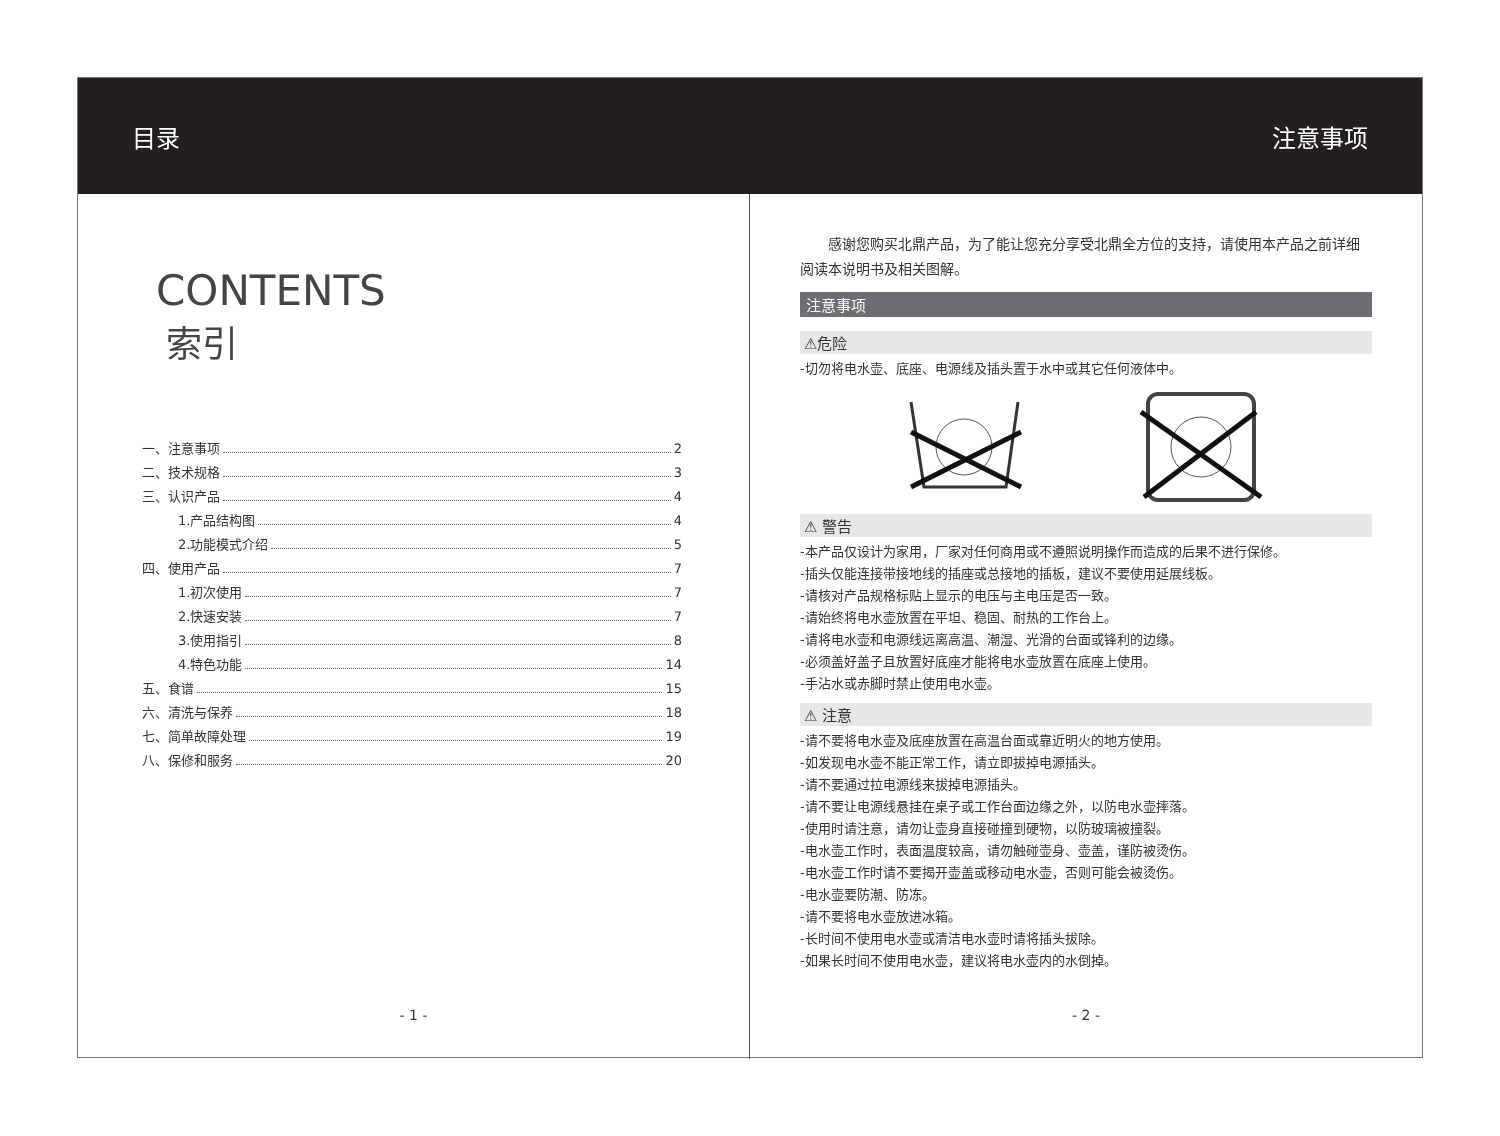目录 注意事项
CONTENTS
索引
一、注意事项 2
二、技术规格 3
三、认识产品 4
1.产品结构图 4
2.功能模式介绍 5
四、使用产品 7
1.初次使用 7
2.快速安装 7
3.使用指引 8
4.特色功能 14
五、食谱 15
六、清洗与保养 18
七、简单故障处理 19
八、保修和服务 20
- 1 -
感谢您购买北鼎产品，为了能让您充分享受北鼎全方位的支持，请使用本产品之前详细阅读本说明书及相关图解。
注意事项
⚠危险
-切勿将电水壶、底座、电源线及插头置于水中或其它任何液体中。
⚠ 警告
-本产品仅设计为家用，厂家对任何商用或不遵照说明操作而造成的后果不进行保修。
-插头仅能连接带接地线的插座或总接地的插板，建议不要使用延展线板。
-请核对产品规格标贴上显示的电压与主电压是否一致。
-请始终将电水壶放置在平坦、稳固、耐热的工作台上。
-请将电水壶和电源线远离高温、潮湿、光滑的台面或锋利的边缘。
-必须盖好盖子且放置好底座才能将电水壶放置在底座上使用。
-手沾水或赤脚时禁止使用电水壶。
⚠ 注意
-请不要将电水壶及底座放置在高温台面或靠近明火的地方使用。
-如发现电水壶不能正常工作，请立即拔掉电源插头。
-请不要通过拉电源线来拔掉电源插头。
-请不要让电源线悬挂在桌子或工作台面边缘之外，以防电水壶摔落。
-使用时请注意，请勿让壶身直接碰撞到硬物，以防玻璃被撞裂。
-电水壶工作时，表面温度较高，请勿触碰壶身、壶盖，谨防被烫伤。
-电水壶工作时请不要揭开壶盖或移动电水壶，否则可能会被烫伤。
-电水壶要防潮、防冻。
-请不要将电水壶放进冰箱。
-长时间不使用电水壶或清洁电水壶时请将插头拔除。
-如果长时间不使用电水壶，建议将电水壶内的水倒掉。
- 2 -